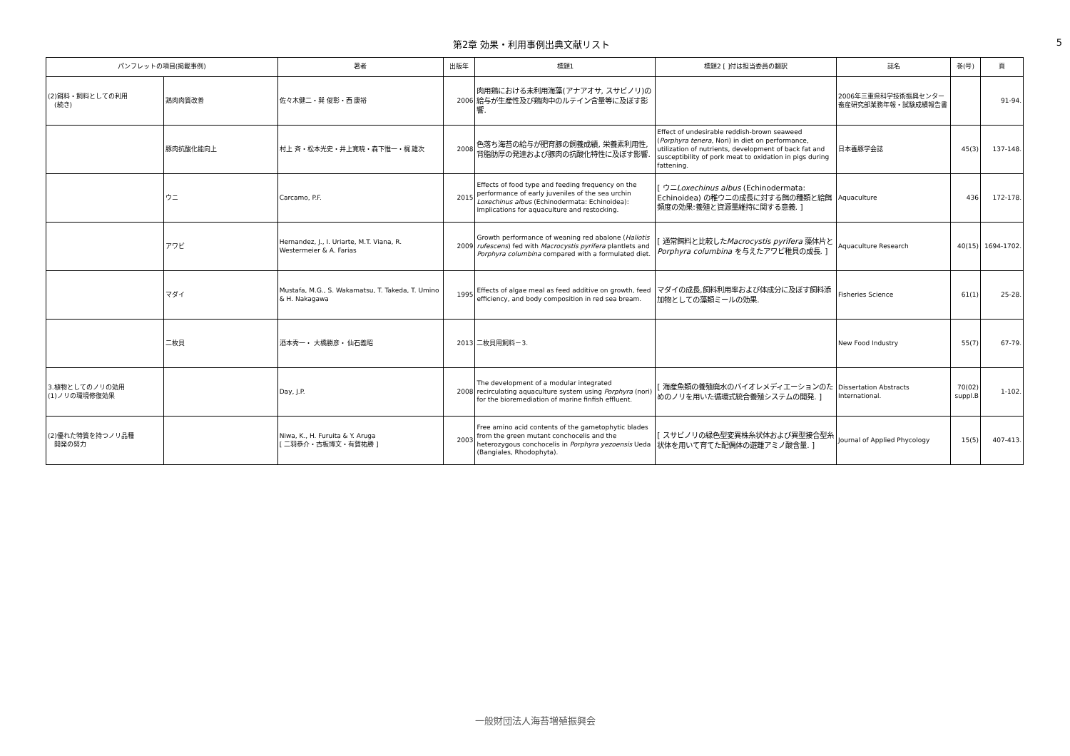第2章 効果・利用事例出典文献リスト 5
| パンフレットの項目(掲載事例) | | 著者 | 出版年 | 標題1 | 標題2 [ ]付は担当委員の翻訳 | 誌名 | 巻(号) | 頁 |
| --- | --- | --- | --- | --- | --- | --- | --- | --- |
| (2)餌料・飼料としての利用 (続き) | 鶏肉肉質改善 | 佐々木健二・巽 俊彰・西 康裕 | 2006 | 肉用鶏における未利用海藻(アナアオサ, スサビノリ)の給与が生産性及び鶏肉中のルテイン含量等に及ぼす影響. | | 2006年三重県科学技術振興センター畜産研究部業務年報・試験成績報告書 | | 91-94. |
| | 豚肉抗酸化能向上 | 村上 斉・松本光史・井上寛暁・森下惟一・梶 雄次 | 2008 | 色落ち海苔の給与が肥育豚の飼養成績, 栄養素利用性, 背脂肪厚の発達および豚肉の抗酸化特性に及ぼす影響. | Effect of undesirable reddish-brown seaweed ( Porphyra tenera , Nori) in diet on performance, utilization of nutrients, development of back fat and susceptibility of pork meat to oxidation in pigs during fattening. | 日本養豚学会誌 | 45(3) | 137-148. |
| | ウニ | Carcamo, P.F. | 2015 | Effects of food type and feeding frequency on the performance of early juveniles of the sea urchin Loxechinus albus (Echinodermata: Echinoidea): Implications for aquaculture and restocking. | [ ウニ Loxechinus albus (Echinodermata: Echinoidea) の稚ウニの成長に対する餌の種類と給餌頻度の効果:養殖と資源量維持に関する意義. ] | Aquaculture | 436 | 172-178. |
| | アワビ | Hernandez, J., I. Uriarte, M.T. Viana, R. Westermeier & A. Farias | 2009 | Growth performance of weaning red abalone ( Haliotis rufescens ) fed with Macrocystis pyrifera plantlets and Porphyra columbina compared with a formulated diet. | [ 通常餌料と比較した Macrocystis pyrifera 藻体片と Porphyra columbina を与えたアワビ稚貝の成長. ] | Aquaculture Research | 40(15) | 1694-1702. |
| | マダイ | Mustafa, M.G., S. Wakamatsu, T. Takeda, T. Umino & H. Nakagawa | 1995 | Effects of algae meal as feed additive on growth, feed efficiency, and body composition in red sea bream. | マダイの成長,飼料利用率および体成分に及ぼす飼料添加物としての藻類ミールの効果. | Fisheries Science | 61(1) | 25-28. |
| | 二枚貝 | 酒本秀一・ 大橋勝彦・ 仙石義昭 | 2013 | 二枚貝用飼料－3. | | New Food Industry | 55(7) | 67-79. |
| 3.植物としてのノリの効用 (1)ノリの環境修復効果 | | Day, J.P. | 2008 | The development of a modular integrated recirculating aquaculture system using Porphyra (nori) for the bioremediation of marine finfish effluent. | [ 海産魚類の養殖廃水のバイオレメディエーションのためのノリを用いた循環式統合養殖システムの開発. ] | Dissertation Abstracts International. | 70(02) suppl.B | 1-102. |
| (2)優れた特質を持つノリ品種 開発の努力 | | Niwa, K., H. Furuita & Y. Aruga [ 二羽恭介・古板博文・有賀祐勝 ] | 2003 | Free amino acid contents of the gametophytic blades from the green mutant conchocelis and the heterozygous conchocelis in Porphyra yezoensis Ueda (Bangiales, Rhodophyta). | [ スサビノリの緑色型変異株糸状体および異型接合型糸状体を用いて育てた配偶体の遊離アミノ酸含量. ] | Journal of Applied Phycology | 15(5) | 407-413. |
一般財団法人海苔増殖振興会